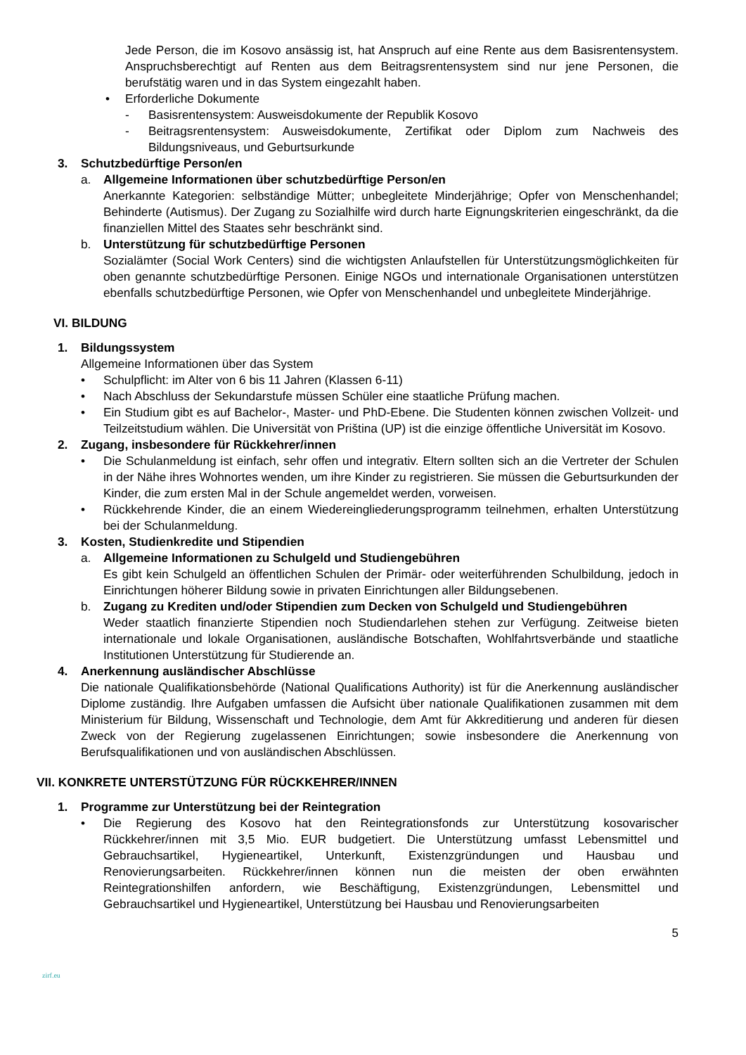Jede Person, die im Kosovo ansässig ist, hat Anspruch auf eine Rente aus dem Basisrentensystem. Anspruchsberechtigt auf Renten aus dem Beitragsrentensystem sind nur jene Personen, die berufstätig waren und in das System eingezahlt haben.
• Erforderliche Dokumente
- Basisrentensystem: Ausweisdokumente der Republik Kosovo
- Beitragsrentensystem: Ausweisdokumente, Zertifikat oder Diplom zum Nachweis des Bildungsniveaus, und Geburtsurkunde
3. Schutzbedürftige Person/en
a. Allgemeine Informationen über schutzbedürftige Person/en
Anerkannte Kategorien: selbständige Mütter; unbegleitete Minderjährige; Opfer von Menschenhandel; Behinderte (Autismus). Der Zugang zu Sozialhilfe wird durch harte Eignungskriterien eingeschränkt, da die finanziellen Mittel des Staates sehr beschränkt sind.
b. Unterstützung für schutzbedürftige Personen
Sozialämter (Social Work Centers) sind die wichtigsten Anlaufstellen für Unterstützungsmöglichkeiten für oben genannte schutzbedürftige Personen. Einige NGOs und internationale Organisationen unterstützen ebenfalls schutzbedürftige Personen, wie Opfer von Menschenhandel und unbegleitete Minderjährige.
VI. BILDUNG
1. Bildungssystem
Allgemeine Informationen über das System
• Schulpflicht: im Alter von 6 bis 11 Jahren (Klassen 6-11)
• Nach Abschluss der Sekundarstufe müssen Schüler eine staatliche Prüfung machen.
• Ein Studium gibt es auf Bachelor-, Master- und PhD-Ebene. Die Studenten können zwischen Vollzeit- und Teilzeitstudium wählen. Die Universität von Priština (UP) ist die einzige öffentliche Universität im Kosovo.
2. Zugang, insbesondere für Rückkehrer/innen
• Die Schulanmeldung ist einfach, sehr offen und integrativ. Eltern sollten sich an die Vertreter der Schulen in der Nähe ihres Wohnortes wenden, um ihre Kinder zu registrieren. Sie müssen die Geburtsurkunden der Kinder, die zum ersten Mal in der Schule angemeldet werden, vorweisen.
• Rückkehrende Kinder, die an einem Wiedereingliederungsprogramm teilnehmen, erhalten Unterstützung bei der Schulanmeldung.
3. Kosten, Studienkredite und Stipendien
a. Allgemeine Informationen zu Schulgeld und Studiengebühren
Es gibt kein Schulgeld an öffentlichen Schulen der Primär- oder weiterführenden Schulbildung, jedoch in Einrichtungen höherer Bildung sowie in privaten Einrichtungen aller Bildungsebenen.
b. Zugang zu Krediten und/oder Stipendien zum Decken von Schulgeld und Studiengebühren
Weder staatlich finanzierte Stipendien noch Studiendarlehen stehen zur Verfügung. Zeitweise bieten internationale und lokale Organisationen, ausländische Botschaften, Wohlfahrtsverbände und staatliche Institutionen Unterstützung für Studierende an.
4. Anerkennung ausländischer Abschlüsse
Die nationale Qualifikationsbehörde (National Qualifications Authority) ist für die Anerkennung ausländischer Diplome zuständig. Ihre Aufgaben umfassen die Aufsicht über nationale Qualifikationen zusammen mit dem Ministerium für Bildung, Wissenschaft und Technologie, dem Amt für Akkreditierung und anderen für diesen Zweck von der Regierung zugelassenen Einrichtungen; sowie insbesondere die Anerkennung von Berufsqualifikationen und von ausländischen Abschlüssen.
VII. KONKRETE UNTERSTÜTZUNG FÜR RÜCKKEHRER/INNEN
1. Programme zur Unterstützung bei der Reintegration
• Die Regierung des Kosovo hat den Reintegrationsfonds zur Unterstützung kosovarischer Rückkehrer/innen mit 3,5 Mio. EUR budgetiert. Die Unterstützung umfasst Lebensmittel und Gebrauchsartikel, Hygieneartikel, Unterkunft, Existenzgründungen und Hausbau und Renovierungsarbeiten. Rückkehrer/innen können nun die meisten der oben erwähnten Reintegrationshilfen anfordern, wie Beschäftigung, Existenzgründungen, Lebensmittel und Gebrauchsartikel und Hygieneartikel, Unterstützung bei Hausbau und Renovierungsarbeiten
zirf.eu 5